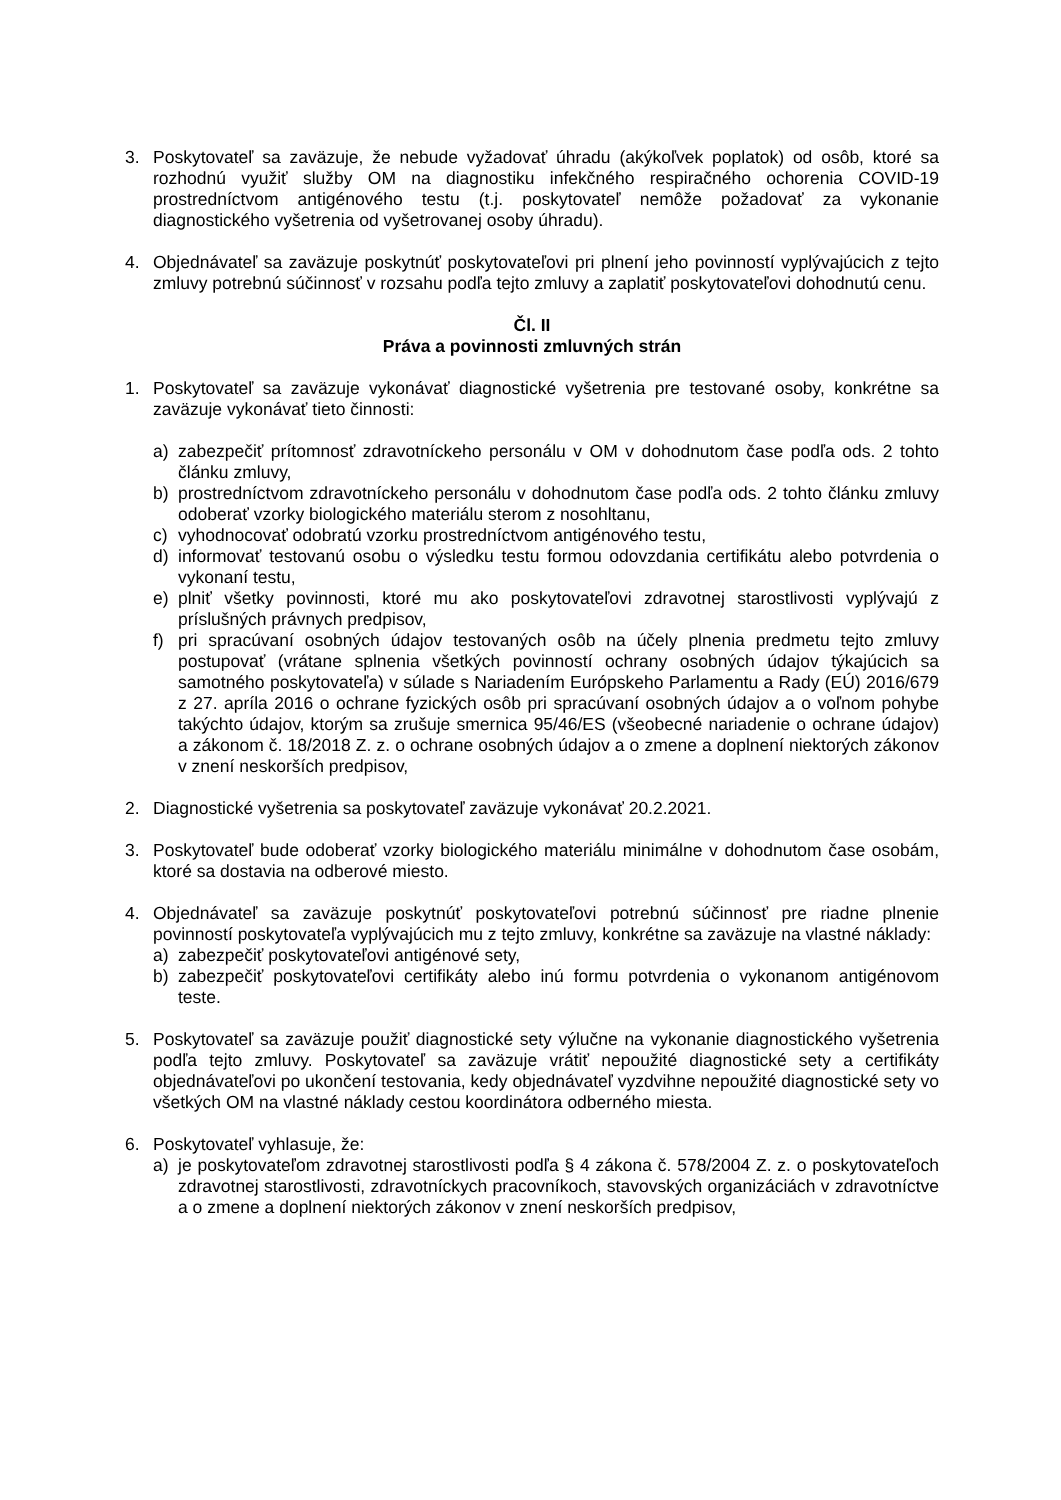3. Poskytovateľ sa zaväzuje, že nebude vyžadovať úhradu (akýkoľvek poplatok) od osôb, ktoré sa rozhodnú využiť služby OM na diagnostiku infekčného respiračného ochorenia COVID-19 prostredníctvom antigénového testu (t.j. poskytovateľ nemôže požadovať za vykonanie diagnostického vyšetrenia od vyšetrovanej osoby úhradu).
4. Objednávateľ sa zaväzuje poskytnúť poskytovateľovi pri plnení jeho povinností vyplývajúcich z tejto zmluvy potrebnú súčinnosť v rozsahu podľa tejto zmluvy a zaplatiť poskytovateľovi dohodnutú cenu.
Čl. II
Práva a povinnosti zmluvných strán
1. Poskytovateľ sa zaväzuje vykonávať diagnostické vyšetrenia pre testované osoby, konkrétne sa zaväzuje vykonávať tieto činnosti:
a) zabezpečiť prítomnosť zdravotníckeho personálu v OM v dohodnutom čase podľa ods. 2 tohto článku zmluvy,
b) prostredníctvom zdravotníckeho personálu v dohodnutom čase podľa ods. 2 tohto článku zmluvy odoberať vzorky biologického materiálu sterom z nosohltanu,
c) vyhodnocovať odobratú vzorku prostredníctvom antigénového testu,
d) informovať testovanú osobu o výsledku testu formou odovzdania certifikátu alebo potvrdenia o vykonaní testu,
e) plniť všetky povinnosti, ktoré mu ako poskytovateľovi zdravotnej starostlivosti vyplývajú z príslušných právnych predpisov,
f) pri spracúvaní osobných údajov testovaných osôb na účely plnenia predmetu tejto zmluvy postupovať (vrátane splnenia všetkých povinností ochrany osobných údajov týkajúcich sa samotného poskytovateľa) v súlade s Nariadením Európskeho Parlamentu a Rady (EÚ) 2016/679 z 27. apríla 2016 o ochrane fyzických osôb pri spracúvaní osobných údajov a o voľnom pohybe takýchto údajov, ktorým sa zrušuje smernica 95/46/ES (všeobecné nariadenie o ochrane údajov) a zákonom č. 18/2018 Z. z. o ochrane osobných údajov a o zmene a doplnení niektorých zákonov v znení neskorších predpisov,
2. Diagnostické vyšetrenia sa poskytovateľ zaväzuje vykonávať 20.2.2021.
3. Poskytovateľ bude odoberať vzorky biologického materiálu minimálne v dohodnutom čase osobám, ktoré sa dostavia na odberové miesto.
4. Objednávateľ sa zaväzuje poskytnúť poskytovateľovi potrebnú súčinnosť pre riadne plnenie povinností poskytovateľa vyplývajúcich mu z tejto zmluvy, konkrétne sa zaväzuje na vlastné náklady:
a) zabezpečiť poskytovateľovi antigénové sety,
b) zabezpečiť poskytovateľovi certifikáty alebo inú formu potvrdenia o vykonanom antigénovom teste.
5. Poskytovateľ sa zaväzuje použiť diagnostické sety výlučne na vykonanie diagnostického vyšetrenia podľa tejto zmluvy. Poskytovateľ sa zaväzuje vrátiť nepoužité diagnostické sety a certifikáty objednávateľovi po ukončení testovania, kedy objednávateľ vyzdvihne nepoužité diagnostické sety vo všetkých OM na vlastné náklady cestou koordinátora odberného miesta.
6. Poskytovateľ vyhlasuje, že:
a) je poskytovateľom zdravotnej starostlivosti podľa § 4 zákona č. 578/2004 Z. z. o poskytovateľoch zdravotnej starostlivosti, zdravotníckych pracovníkoch, stavovských organizáciách v zdravotníctve a o zmene a doplnení niektorých zákonov v znení neskorších predpisov,